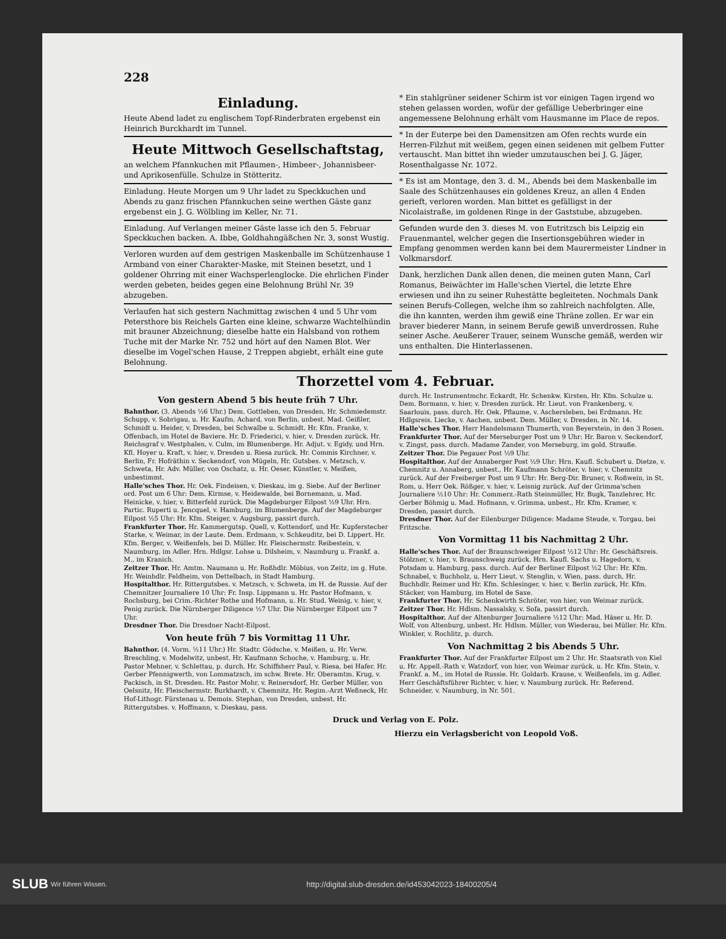228
Einladung.
Heute Abend ladet zu englischem Topf-Rinderbraten ergebenst ein Heinrich Burckhardt im Tunnel.
Heute Mittwoch Gesellschaftstag,
an welchem Pfannkuchen mit Pflaumen-, Himbeer-, Johannisbeer- und Aprikosenfülle. Schulze in Stötteritz.
Einladung. Heute Morgen um 9 Uhr ladet zu Speckkuchen und Abends zu ganz frischen Pfannkuchen seine werthen Gäste ganz ergebenst ein J. G. Wölbling im Keller, Nr. 71.
Einladung. Auf Verlangen meiner Gäste lasse ich den 5. Februar Speckkuchen backen. A. Ibbe, Goldhahngäßchen Nr. 3, sonst Wustig.
Verloren wurden auf dem gestrigen Maskenballe im Schützenhause 1 Armband von einer Charakter-Maske, mit Steinen besetzt, und 1 goldener Ohrring mit einer Wachsperlenglocke. Die ehrlichen Finder werden gebeten, beides gegen eine Belohnung Brühl Nr. 39 abzugeben.
Verlaufen hat sich gestern Nachmittag zwischen 4 und 5 Uhr vom Petersthore bis Reichels Garten eine kleine, schwarze Wachtelhündin mit brauner Abzeichnung; dieselbe hatte ein Halsband von rothem Tuche mit der Marke Nr. 752 und hört auf den Namen Blot. Wer dieselbe im Vogel'schen Hause, 2 Treppen abgiebt, erhält eine gute Belohnung.
* Ein stahlgrüner seidener Schirm ist vor einigen Tagen irgend wo stehen gelassen worden, wofür der gefällige Ueberbringer eine angemessene Belohnung erhält vom Hausmanne im Place de repos.
* In der Euterpe bei den Damensitzen am Ofen rechts wurde ein Herren-Filzhut mit weißem, gegen einen seidenen mit gelbem Futter vertauscht. Man bittet ihn wieder umzutauschen bei J. G. Jäger, Rosenthalgasse Nr. 1072.
* Es ist am Montage, den 3. d. M., Abends bei dem Maskenballe im Saale des Schützenhauses ein goldenes Kreuz, an allen 4 Enden gerieft, verloren worden. Man bittet es gefälligst in der Nicolaistraße, im goldenen Ringe in der Gaststube, abzugeben.
Gefunden wurde den 3. dieses M. von Eutritzsch bis Leipzig ein Frauenmantel, welcher gegen die Insertionsgebühren wieder in Empfang genommen werden kann bei dem Maurermeister Lindner in Volkmarsdorf.
Dank, herzlichen Dank allen denen, die meinen guten Mann, Carl Romanus, Beiwächter im Halle'schen Viertel, die letzte Ehre erwiesen und ihn zu seiner Ruhestätte begleiteten. Nochmals Dank seinen Berufs-Collegen, welche ihm so zahlreich nachfolgten. Alle, die ihn kannten, werden ihm gewiß eine Thräne zollen. Er war ein braver biederer Mann, in seinem Berufe gewiß unverdrossen. Ruhe seiner Asche. Aeußerer Trauer, seinem Wunsche gemäß, werden wir uns enthalten. Die Hinterlassenen.
Thorzettel vom 4. Februar.
Von gestern Abend 5 bis heute früh 7 Uhr.
Bahnthor. (3. Abends ½6 Uhr.) Dem. Gottleben, von Dresden, Hr. Schmiedemstr. Schupp, v. Sobrigau, u. Hr. Kaufm. Achard, von Berlin, unbest. Mad. Geißler, Schmidt u. Heider, v. Dresden, bei Schwalbe u. Schmidt. Hr. Kfm. Franke, v. Offenbach, im Hotel de Baviere. Hr. D. Friederici, v. hier, v. Dresden zurück. Hr. Reichsgraf v. Westphalen, v. Culm, im Blumenberge. Hr. Adjut. v. Egidy, und Hrn. Kfl. Hoyer u. Kraft, v. hier, v. Dresden u. Riesa zurück. Hr. Commis Kirchner, v. Berlin, Fr. Hofräthin v. Seckendorf, von Mügeln, Hr. Gutsbes. v. Metzsch, v. Schweta, Hr. Adv. Müller, von Oschatz, u. Hr. Oeser, Künstler, v. Meißen, unbestimmt.
Halle'sches Thor. Hr. Oek. Findeisen, v. Dieskau, im g. Siebe. Auf der Berliner ord. Post um 6 Uhr: Dem. Kirmse, v. Heidewalde, bei Bornemann, u. Mad. Heinicke, v. hier, v. Bitterfeld zurück. Die Magdeburger Eilpost ½9 Uhr. Hrn. Partic. Ruperti u. Jencquel, v. Hamburg, im Blumenberge. Auf der Magdeburger Eilpost ½5 Uhr: Hr. Kfm. Steiger, v. Augsburg, passirt durch.
Frankfurter Thor. Hr. Kammergutsp. Quell, v. Kottendorf, und Hr. Kupferstecher Starke, v. Weimar, in der Laute. Dem. Erdmann, v. Schkeuditz, bei D. Lippert. Hr. Kfm. Berger, v. Weißenfels, bei D. Müller. Hr. Fleischermstr. Reibestein, v. Naumburg, im Adler. Hrn. Hdlgsr. Lohse u. Dilsheim, v. Naumburg u. Frankf. a. M., im Kranich.
Zeitzer Thor. Hr. Amtm. Naumann u. Hr. Roßhdlr. Möbius, von Zeitz, im g. Hute. Hr. Weinhdlr. Feldheim, von Dettelbach, in Stadt Hamburg.
Hospitalthor. Hr. Rittergutsbes. v. Metzsch, v. Schweta, im H. de Russie. Auf der Chemnitzer Journaliere 10 Uhr: Fr. Insp. Lippmann u. Hr. Pastor Hofmann, v. Rochsburg, bei Crim.-Richter Rothe und Hofmann, u. Hr. Stud. Weinig, v. hier, v. Penig zurück. Die Nürnberger Diligence ½7 Uhr. Die Nürnberger Eilpost um 7 Uhr.
Dresdner Thor. Die Dresdner Nacht-Eilpost.
Von heute früh 7 bis Vormittag 11 Uhr.
Bahnthor. (4. Vorm. ½11 Uhr.) Hr. Stadtr. Gödsche, v. Meißen, u. Hr. Verw. Breschling, v. Modelwitz, unbest. Hr. Kaufmann Schoche, v. Hamburg, u. Hr. Pastor Mehner, v. Schlettau, p. durch. Hr. Schiffsherr Paul, v. Riesa, bei Hafer. Hr. Gerber Pfennigwerth, von Lommatzsch, im schw. Brete. Hr. Oberamtm. Krug, v. Packisch, in St. Dresden. Hr. Pastor Mohr, v. Reinersdorf, Hr. Gerber Müller, von Oelsnitz, Hr. Fleischermstr. Burkhardt, v. Chemnitz, Hr. Regim.-Arzt Weßneck, Hr. Hof-Lithogr. Fürstenau u. Demois. Stephan, von Dresden, unbest. Hr. Rittergutsbes. v. Hoffmann, v. Dieskau, pass.
durch. Hr. Instrumentmchr. Eckardt, Hr. Schenkw. Kirsten, Hr. Kfm. Schulze u. Dem. Bormann, v. hier, v. Dresden zurück. Hr. Lieut. von Frankenberg, v. Saarlouis, pass. durch. Hr. Oek. Pflaume, v. Aschersleben, bei Erdmann. Hr. Hdlgsreis. Liecke, v. Aachen, unbest. Dem. Müller, v. Dresden, in Nr. 14.
Halle'sches Thor. Herr Handelsmann Thumerth, von Beyerstein, in den 3 Rosen.
Frankfurter Thor. Auf der Merseburger Post um 9 Uhr: Hr. Baron v. Seckendorf, v. Zingst, pass. durch. Madame Zander, von Merseburg, im gold. Strauße.
Zeitzer Thor. Die Pegauer Post ½9 Uhr.
Hospitalthor. Auf der Annaberger Post ½9 Uhr: Hrn. Kaufl. Schubert u. Dietze, v. Chemnitz u. Annaberg, unbest., Hr. Kaufmann Schröter, v. hier, v. Chemnitz zurück. Auf der Freiberger Post um 9 Uhr: Hr. Berg-Dir. Bruner, v. Roßwein, in St. Rom, u. Herr Oek. Rößger, v. hier, v. Leisnig zurück. Auf der Grimma'schen Journaliere ½10 Uhr: Hr. Commerz.-Rath Steinmüller, Hr. Bugk, Tanzlehrer, Hr. Gerber Böhmig u. Mad. Hofmann, v. Grimma, unbest., Hr. Kfm. Kramer, v. Dresden, passirt durch.
Dresdner Thor. Auf der Eilenburger Diligence: Madame Steude, v. Torgau, bei Fritzsche.
Von Vormittag 11 bis Nachmittag 2 Uhr.
Halle'sches Thor. Auf der Braunschweiger Eilpost ½12 Uhr: Hr. Geschäftsreis. Stölzner, v. hier, v. Braunschweig zurück. Hrn. Kaufl. Sachs u. Hagedorn, v. Potsdam u. Hamburg, pass. durch. Auf der Berliner Eilpost ½2 Uhr: Hr. Kfm. Schnabel, v. Buchholz, u. Herr Lieut. v. Stenglin, v. Wien, pass. durch, Hr. Buchhdlr. Reimer und Hr. Kfm. Schlesinger, v. hier, v. Berlin zurück, Hr. Kfm. Stäcker, von Hamburg, im Hotel de Saxe.
Frankfurter Thor. Hr. Schenkwirth Schröter, von hier, von Weimar zurück.
Zeitzer Thor. Hr. Hdlsm. Nassalsky, v. Sofa, passirt durch.
Hospitalthor. Auf der Altenburger Journaliere ½12 Uhr: Mad. Häser u. Hr. D. Wolf, von Altenburg, unbest. Hr. Hdlsm. Müller, von Wiederau, bei Müller. Hr. Kfm. Winkler, v. Rochlitz, p. durch.
Von Nachmittag 2 bis Abends 5 Uhr.
Frankfurter Thor. Auf der Frankfurter Eilpost um 2 Uhr. Hr. Staatsrath von Kiel u. Hr. Appell.-Rath v. Watzdorf, von hier, von Weimar zurück, u. Hr. Kfm. Stein, v. Frankf. a. M., im Hotel de Russie. Hr. Goldarb. Krause, v. Weißenfels, im g. Adler. Herr Geschäftsführer Richter, v. hier, v. Naumburg zurück. Hr. Referend. Schneider, v. Naumburg, in Nr. 501.
Druck und Verlag von E. Polz.
Hierzu ein Verlagsbericht von Leopold Voß.
SLUB Wir führen Wissen. http://digital.slub-dresden.de/id453042023-18400205/4